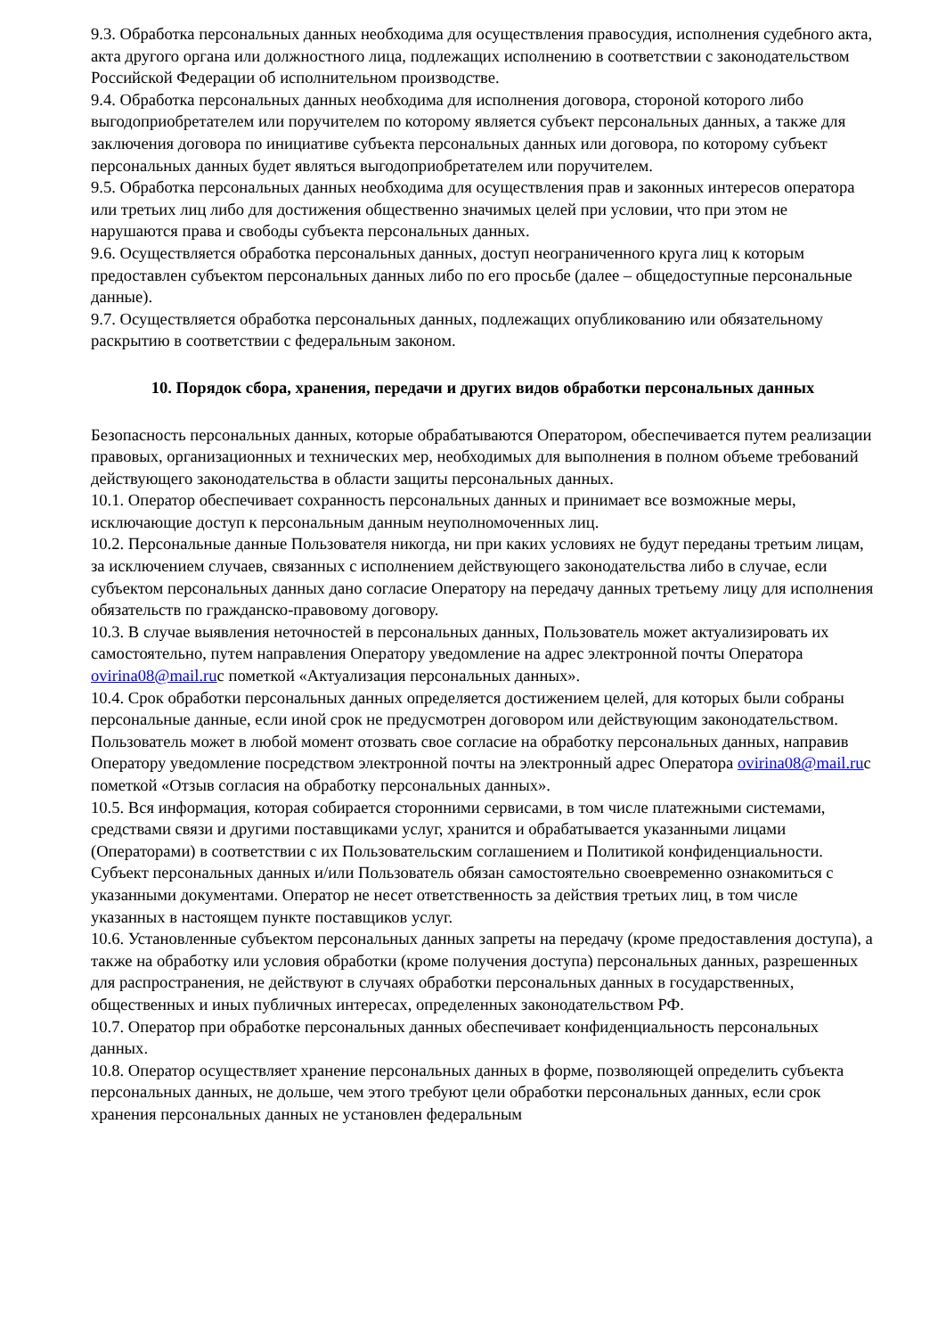9.3. Обработка персональных данных необходима для осуществления правосудия, исполнения судебного акта, акта другого органа или должностного лица, подлежащих исполнению в соответствии с законодательством Российской Федерации об исполнительном производстве.
9.4. Обработка персональных данных необходима для исполнения договора, стороной которого либо выгодоприобретателем или поручителем по которому является субъект персональных данных, а также для заключения договора по инициативе субъекта персональных данных или договора, по которому субъект персональных данных будет являться выгодоприобретателем или поручителем.
9.5. Обработка персональных данных необходима для осуществления прав и законных интересов оператора или третьих лиц либо для достижения общественно значимых целей при условии, что при этом не нарушаются права и свободы субъекта персональных данных.
9.6. Осуществляется обработка персональных данных, доступ неограниченного круга лиц к которым предоставлен субъектом персональных данных либо по его просьбе (далее – общедоступные персональные данные).
9.7. Осуществляется обработка персональных данных, подлежащих опубликованию или обязательному раскрытию в соответствии с федеральным законом.
10. Порядок сбора, хранения, передачи и других видов обработки персональных данных
Безопасность персональных данных, которые обрабатываются Оператором, обеспечивается путем реализации правовых, организационных и технических мер, необходимых для выполнения в полном объеме требований действующего законодательства в области защиты персональных данных.
10.1. Оператор обеспечивает сохранность персональных данных и принимает все возможные меры, исключающие доступ к персональным данным неуполномоченных лиц.
10.2. Персональные данные Пользователя никогда, ни при каких условиях не будут переданы третьим лицам, за исключением случаев, связанных с исполнением действующего законодательства либо в случае, если субъектом персональных данных дано согласие Оператору на передачу данных третьему лицу для исполнения обязательств по гражданско-правовому договору.
10.3. В случае выявления неточностей в персональных данных, Пользователь может актуализировать их самостоятельно, путем направления Оператору уведомление на адрес электронной почты Оператора ovirina08@mail.ruс пометкой «Актуализация персональных данных».
10.4. Срок обработки персональных данных определяется достижением целей, для которых были собраны персональные данные, если иной срок не предусмотрен договором или действующим законодательством.
Пользователь может в любой момент отозвать свое согласие на обработку персональных данных, направив Оператору уведомление посредством электронной почты на электронный адрес Оператора ovirina08@mail.ruс пометкой «Отзыв согласия на обработку персональных данных».
10.5. Вся информация, которая собирается сторонними сервисами, в том числе платежными системами, средствами связи и другими поставщиками услуг, хранится и обрабатывается указанными лицами (Операторами) в соответствии с их Пользовательским соглашением и Политикой конфиденциальности. Субъект персональных данных и/или Пользователь обязан самостоятельно своевременно ознакомиться с указанными документами. Оператор не несет ответственность за действия третьих лиц, в том числе указанных в настоящем пункте поставщиков услуг.
10.6. Установленные субъектом персональных данных запреты на передачу (кроме предоставления доступа), а также на обработку или условия обработки (кроме получения доступа) персональных данных, разрешенных для распространения, не действуют в случаях обработки персональных данных в государственных, общественных и иных публичных интересах, определенных законодательством РФ.
10.7. Оператор при обработке персональных данных обеспечивает конфиденциальность персональных данных.
10.8. Оператор осуществляет хранение персональных данных в форме, позволяющей определить субъекта персональных данных, не дольше, чем этого требуют цели обработки персональных данных, если срок хранения персональных данных не установлен федеральным